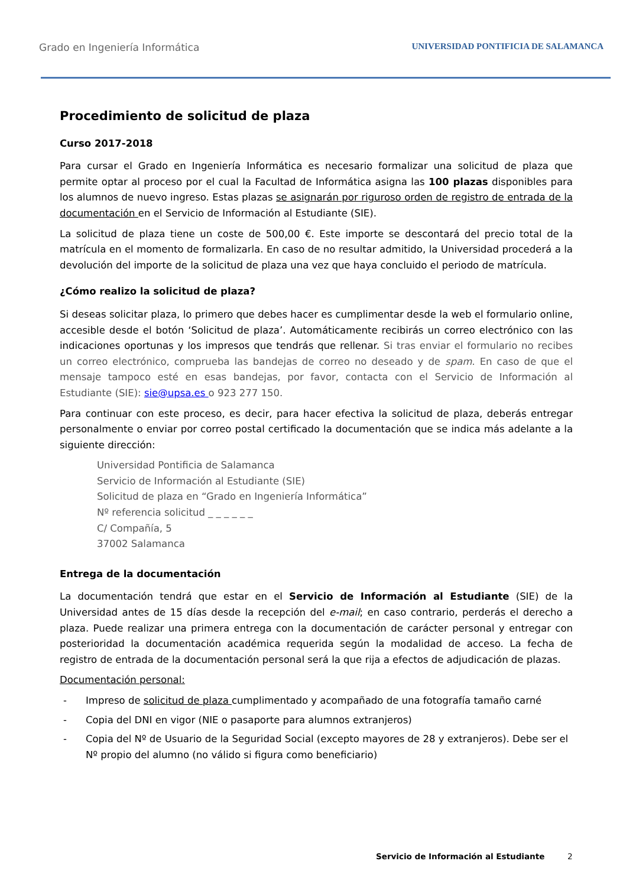Grado en Ingeniería Informática
UNIVERSIDAD PONTIFICIA DE SALAMANCA
Procedimiento de solicitud de plaza
Curso 2017-2018
Para cursar el Grado en Ingeniería Informática es necesario formalizar una solicitud de plaza que permite optar al proceso por el cual la Facultad de Informática asigna las 100 plazas disponibles para los alumnos de nuevo ingreso. Estas plazas se asignarán por riguroso orden de registro de entrada de la documentación en el Servicio de Información al Estudiante (SIE).
La solicitud de plaza tiene un coste de 500,00 €. Este importe se descontará del precio total de la matrícula en el momento de formalizarla. En caso de no resultar admitido, la Universidad procederá a la devolución del importe de la solicitud de plaza una vez que haya concluido el periodo de matrícula.
¿Cómo realizo la solicitud de plaza?
Si deseas solicitar plaza, lo primero que debes hacer es cumplimentar desde la web el formulario online, accesible desde el botón ‘Solicitud de plaza’. Automáticamente recibirás un correo electrónico con las indicaciones oportunas y los impresos que tendrás que rellenar. Si tras enviar el formulario no recibes un correo electrónico, comprueba las bandejas de correo no deseado y de spam. En caso de que el mensaje tampoco esté en esas bandejas, por favor, contacta con el Servicio de Información al Estudiante (SIE): sie@upsa.es o 923 277 150.
Para continuar con este proceso, es decir, para hacer efectiva la solicitud de plaza, deberás entregar personalmente o enviar por correo postal certificado la documentación que se indica más adelante a la siguiente dirección:
Universidad Pontificia de Salamanca
Servicio de Información al Estudiante (SIE)
Solicitud de plaza en “Grado en Ingeniería Informática”
Nº referencia solicitud _ _ _ _ _ _
C/ Compañía, 5
37002 Salamanca
Entrega de la documentación
La documentación tendrá que estar en el Servicio de Información al Estudiante (SIE) de la Universidad antes de 15 días desde la recepción del e-mail; en caso contrario, perderás el derecho a plaza. Puede realizar una primera entrega con la documentación de carácter personal y entregar con posterioridad la documentación académica requerida según la modalidad de acceso. La fecha de registro de entrada de la documentación personal será la que rija a efectos de adjudicación de plazas.
Documentación personal:
- Impreso de solicitud de plaza cumplimentado y acompañado de una fotografía tamaño carné
- Copia del DNI en vigor (NIE o pasaporte para alumnos extranjeros)
- Copia del Nº de Usuario de la Seguridad Social (excepto mayores de 28 y extranjeros). Debe ser el Nº propio del alumno (no válido si figura como beneficiario)
Servicio de Información al Estudiante
2